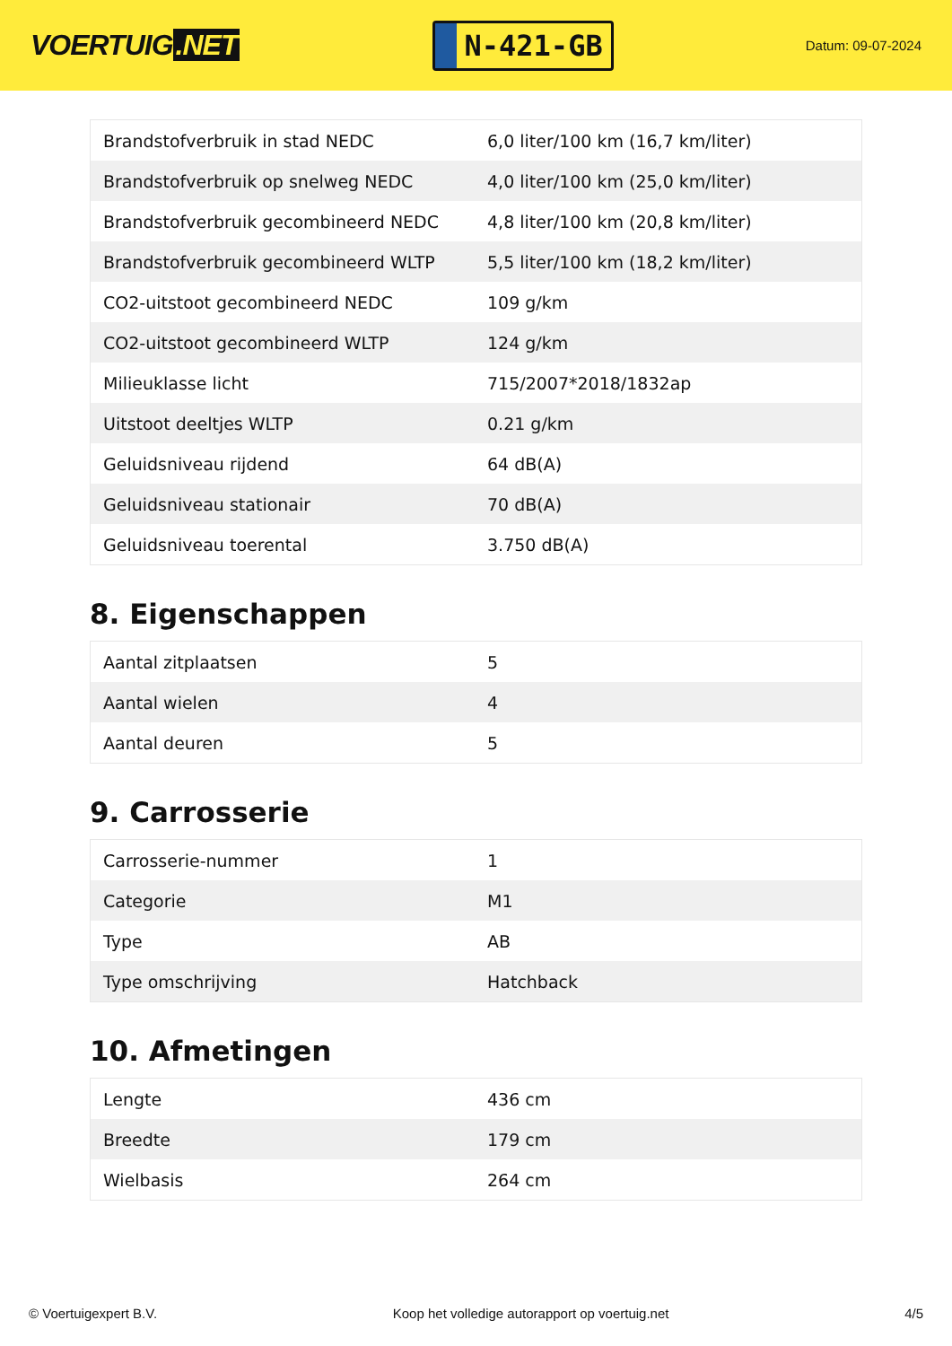VOERTUIG.NET
N-421-GB
Datum: 09-07-2024
| Brandstofverbruik in stad NEDC | 6,0 liter/100 km (16,7 km/liter) |
| Brandstofverbruik op snelweg NEDC | 4,0 liter/100 km (25,0 km/liter) |
| Brandstofverbruik gecombineerd NEDC | 4,8 liter/100 km (20,8 km/liter) |
| Brandstofverbruik gecombineerd WLTP | 5,5 liter/100 km (18,2 km/liter) |
| CO2-uitstoot gecombineerd NEDC | 109 g/km |
| CO2-uitstoot gecombineerd WLTP | 124 g/km |
| Milieuklasse licht | 715/2007*2018/1832ap |
| Uitstoot deeltjes WLTP | 0.21 g/km |
| Geluidsniveau rijdend | 64 dB(A) |
| Geluidsniveau stationair | 70 dB(A) |
| Geluidsniveau toerental | 3.750 dB(A) |
8. Eigenschappen
| Aantal zitplaatsen | 5 |
| Aantal wielen | 4 |
| Aantal deuren | 5 |
9. Carrosserie
| Carrosserie-nummer | 1 |
| Categorie | M1 |
| Type | AB |
| Type omschrijving | Hatchback |
10. Afmetingen
| Lengte | 436 cm |
| Breedte | 179 cm |
| Wielbasis | 264 cm |
© Voertuigexpert B.V. Koop het volledige autorapport op voertuig.net 4/5